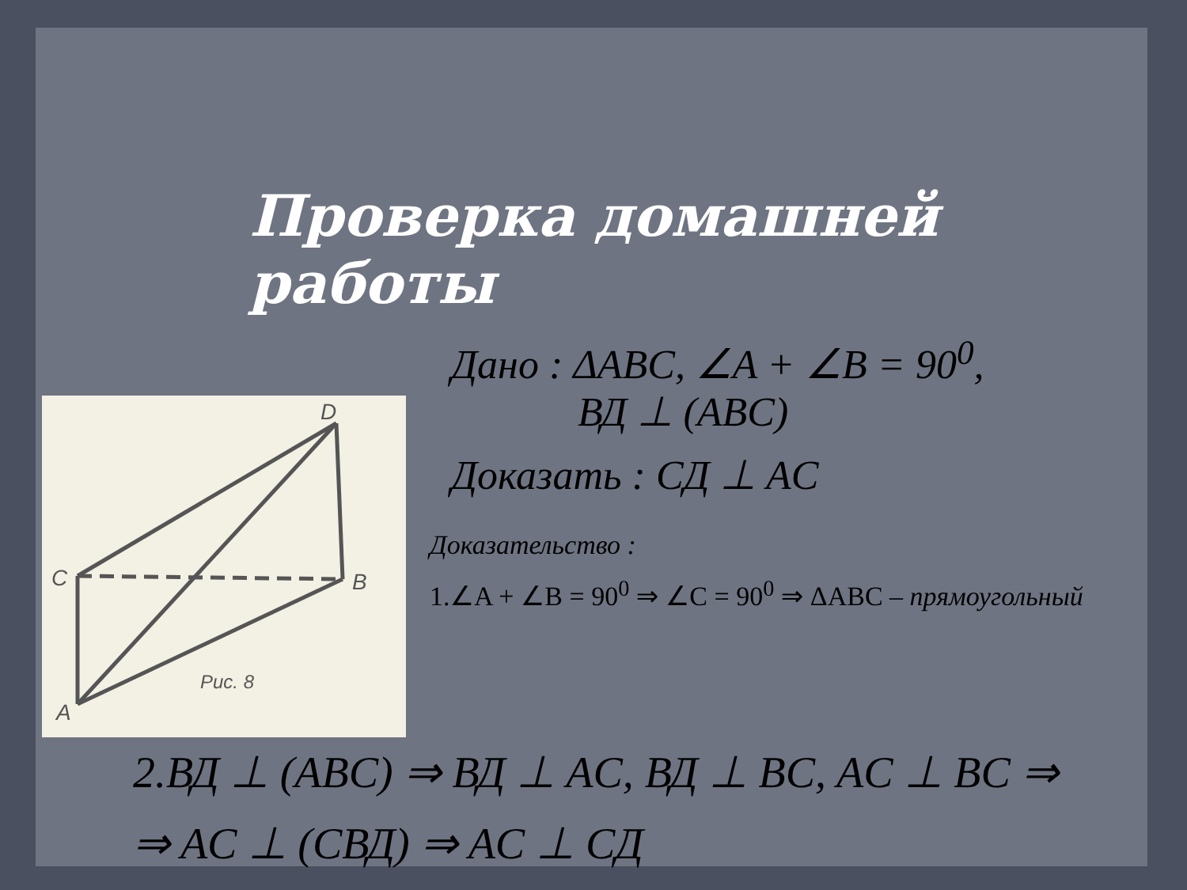Проверка домашней работы
Дано : ΔABC, ∠A + ∠B = 90<sup>0</sup>,
ВД ⊥ (ABC)
Доказать : СД ⊥ AC
D
C
B
A
Рис. 8
Доказательство :
1.∠A + ∠B = 90<sup>0</sup> ⇒ ∠C = 90<sup>0</sup> ⇒ ΔABC – прямоугольный
2.ВД ⊥ (ABC) ⇒ ВД ⊥ AC, ВД ⊥ BC, AC ⊥ BC ⇒
⇒ AC ⊥ (СВД) ⇒ AC ⊥ СД